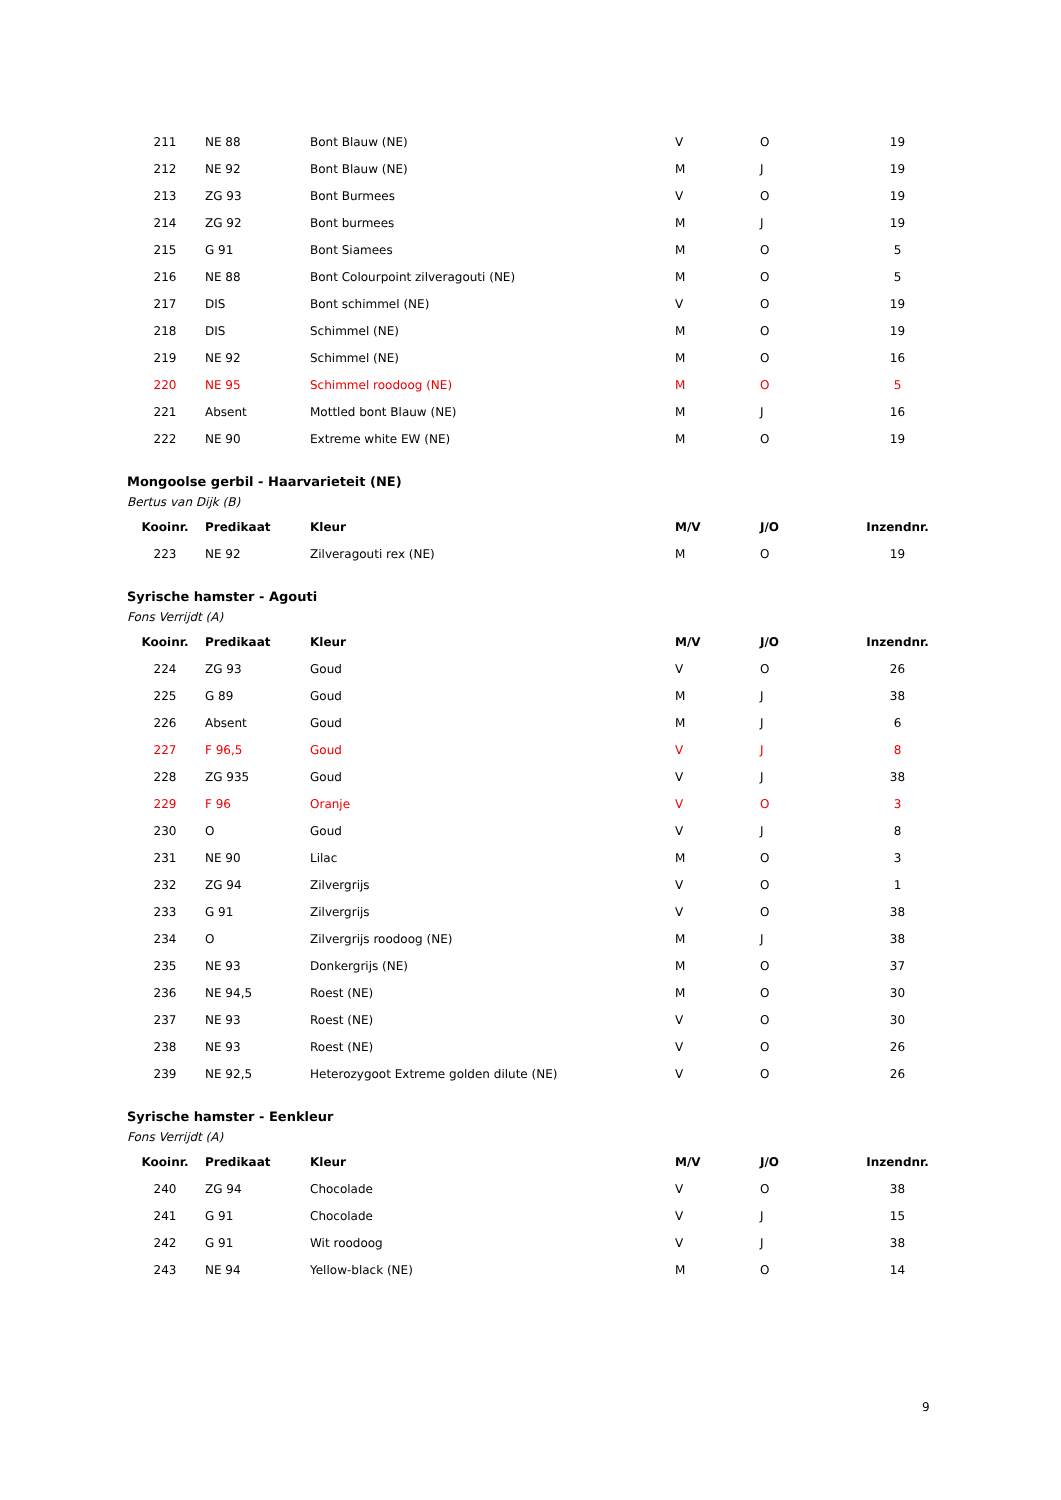| 211 | NE 88 | Bont Blauw (NE) | V | O | 19 |
| 212 | NE 92 | Bont Blauw (NE) | M | J | 19 |
| 213 | ZG 93 | Bont Burmees | V | O | 19 |
| 214 | ZG 92 | Bont burmees | M | J | 19 |
| 215 | G 91 | Bont Siamees | M | O | 5 |
| 216 | NE 88 | Bont Colourpoint zilveragouti (NE) | M | O | 5 |
| 217 | DIS | Bont schimmel (NE) | V | O | 19 |
| 218 | DIS | Schimmel (NE) | M | O | 19 |
| 219 | NE 92 | Schimmel (NE) | M | O | 16 |
| 220 | NE 95 | Schimmel roodoog (NE) | M | O | 5 |
| 221 | Absent | Mottled bont Blauw (NE) | M | J | 16 |
| 222 | NE 90 | Extreme white EW (NE) | M | O | 19 |
Mongoolse gerbil - Haarvarieteit (NE)
Bertus van Dijk (B)
| Kooinr. | Predikaat | Kleur | M/V | J/O | Inzendnr. |
| --- | --- | --- | --- | --- | --- |
| 223 | NE 92 | Zilveragouti rex (NE) | M | O | 19 |
Syrische hamster - Agouti
Fons Verrijdt (A)
| Kooinr. | Predikaat | Kleur | M/V | J/O | Inzendnr. |
| --- | --- | --- | --- | --- | --- |
| 224 | ZG 93 | Goud | V | O | 26 |
| 225 | G 89 | Goud | M | J | 38 |
| 226 | Absent | Goud | M | J | 6 |
| 227 | F 96,5 | Goud | V | J | 8 |
| 228 | ZG 935 | Goud | V | J | 38 |
| 229 | F 96 | Oranje | V | O | 3 |
| 230 | O | Goud | V | J | 8 |
| 231 | NE 90 | Lilac | M | O | 3 |
| 232 | ZG 94 | Zilvergrijs | V | O | 1 |
| 233 | G 91 | Zilvergrijs | V | O | 38 |
| 234 | O | Zilvergrijs roodoog (NE) | M | J | 38 |
| 235 | NE 93 | Donkergrijs (NE) | M | O | 37 |
| 236 | NE 94,5 | Roest (NE) | M | O | 30 |
| 237 | NE 93 | Roest (NE) | V | O | 30 |
| 238 | NE 93 | Roest (NE) | V | O | 26 |
| 239 | NE 92,5 | Heterozygoot Extreme golden dilute (NE) | V | O | 26 |
Syrische hamster - Eenkleur
Fons Verrijdt (A)
| Kooinr. | Predikaat | Kleur | M/V | J/O | Inzendnr. |
| --- | --- | --- | --- | --- | --- |
| 240 | ZG 94 | Chocolade | V | O | 38 |
| 241 | G 91 | Chocolade | V | J | 15 |
| 242 | G 91 | Wit roodoog | V | J | 38 |
| 243 | NE 94 | Yellow-black (NE) | M | O | 14 |
9